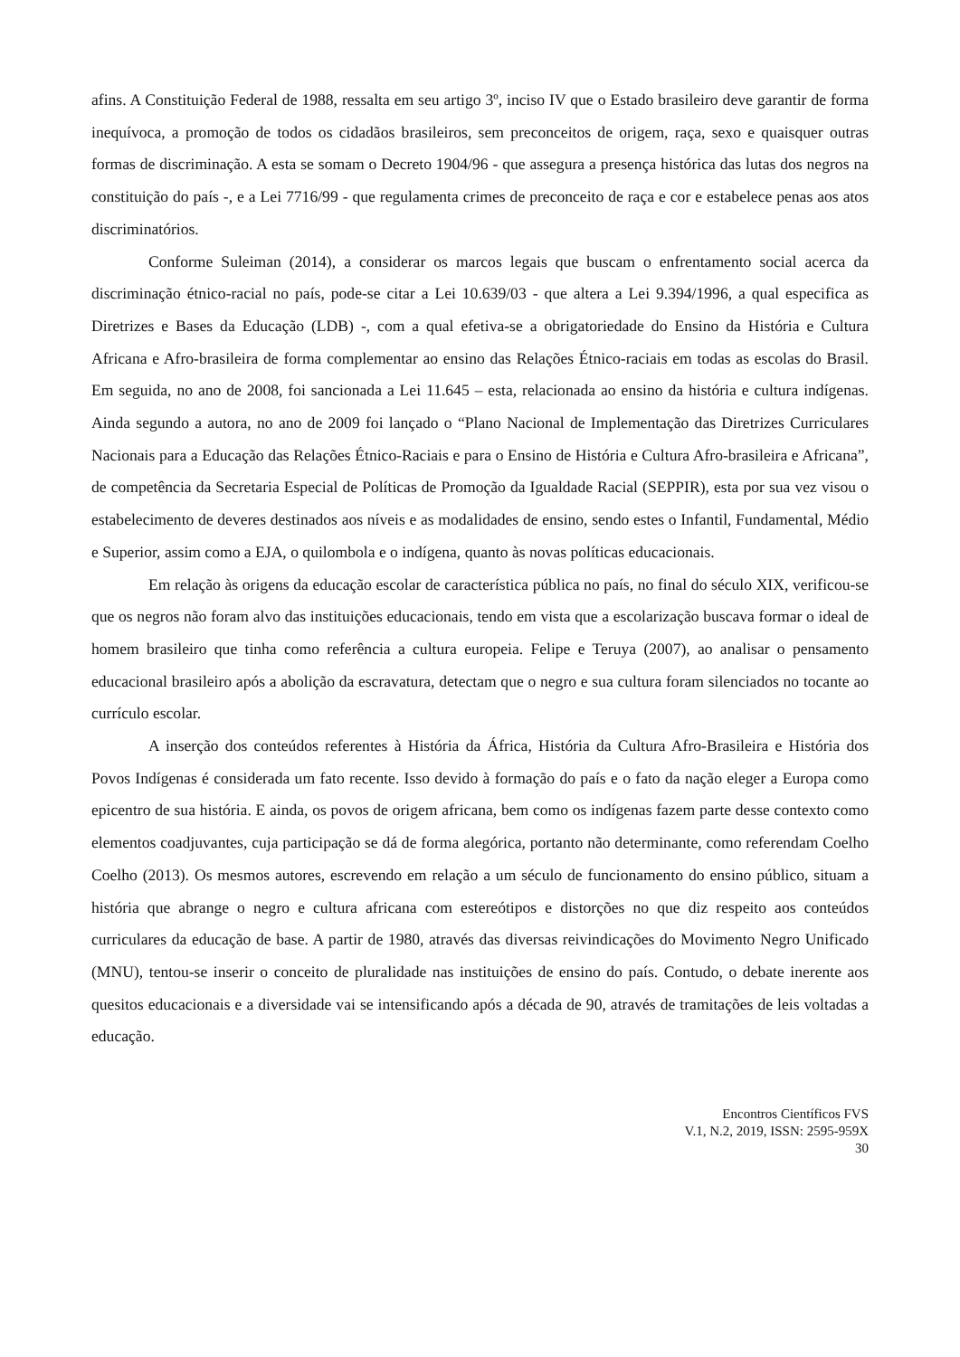afins. A Constituição Federal de 1988, ressalta em seu artigo 3º, inciso IV que o Estado brasileiro deve garantir de forma inequívoca, a promoção de todos os cidadãos brasileiros, sem preconceitos de origem, raça, sexo e quaisquer outras formas de discriminação. A esta se somam o Decreto 1904/96 - que assegura a presença histórica das lutas dos negros na constituição do país -, e a Lei 7716/99 - que regulamenta crimes de preconceito de raça e cor e estabelece penas aos atos discriminatórios.
Conforme Suleiman (2014), a considerar os marcos legais que buscam o enfrentamento social acerca da discriminação étnico-racial no país, pode-se citar a Lei 10.639/03 - que altera a Lei 9.394/1996, a qual especifica as Diretrizes e Bases da Educação (LDB) -, com a qual efetiva-se a obrigatoriedade do Ensino da História e Cultura Africana e Afro-brasileira de forma complementar ao ensino das Relações Étnico-raciais em todas as escolas do Brasil. Em seguida, no ano de 2008, foi sancionada a Lei 11.645 – esta, relacionada ao ensino da história e cultura indígenas. Ainda segundo a autora, no ano de 2009 foi lançado o “Plano Nacional de Implementação das Diretrizes Curriculares Nacionais para a Educação das Relações Étnico-Raciais e para o Ensino de História e Cultura Afro-brasileira e Africana”, de competência da Secretaria Especial de Políticas de Promoção da Igualdade Racial (SEPPIR), esta por sua vez visou o estabelecimento de deveres destinados aos níveis e as modalidades de ensino, sendo estes o Infantil, Fundamental, Médio e Superior, assim como a EJA, o quilombola e o indígena, quanto às novas políticas educacionais.
Em relação às origens da educação escolar de característica pública no país, no final do século XIX, verificou-se que os negros não foram alvo das instituições educacionais, tendo em vista que a escolarização buscava formar o ideal de homem brasileiro que tinha como referência a cultura europeia. Felipe e Teruya (2007), ao analisar o pensamento educacional brasileiro após a abolição da escravatura, detectam que o negro e sua cultura foram silenciados no tocante ao currículo escolar.
A inserção dos conteúdos referentes à História da África, História da Cultura Afro-Brasileira e História dos Povos Indígenas é considerada um fato recente. Isso devido à formação do país e o fato da nação eleger a Europa como epicentro de sua história. E ainda, os povos de origem africana, bem como os indígenas fazem parte desse contexto como elementos coadjuvantes, cuja participação se dá de forma alegórica, portanto não determinante, como referendam Coelho Coelho (2013). Os mesmos autores, escrevendo em relação a um século de funcionamento do ensino público, situam a história que abrange o negro e cultura africana com estereótipos e distorções no que diz respeito aos conteúdos curriculares da educação de base. A partir de 1980, através das diversas reivindicações do Movimento Negro Unificado (MNU), tentou-se inserir o conceito de pluralidade nas instituições de ensino do país. Contudo, o debate inerente aos quesitos educacionais e a diversidade vai se intensificando após a década de 90, através de tramitações de leis voltadas a educação.
Encontros Científicos FVS
V.1, N.2, 2019, ISSN: 2595-959X
30